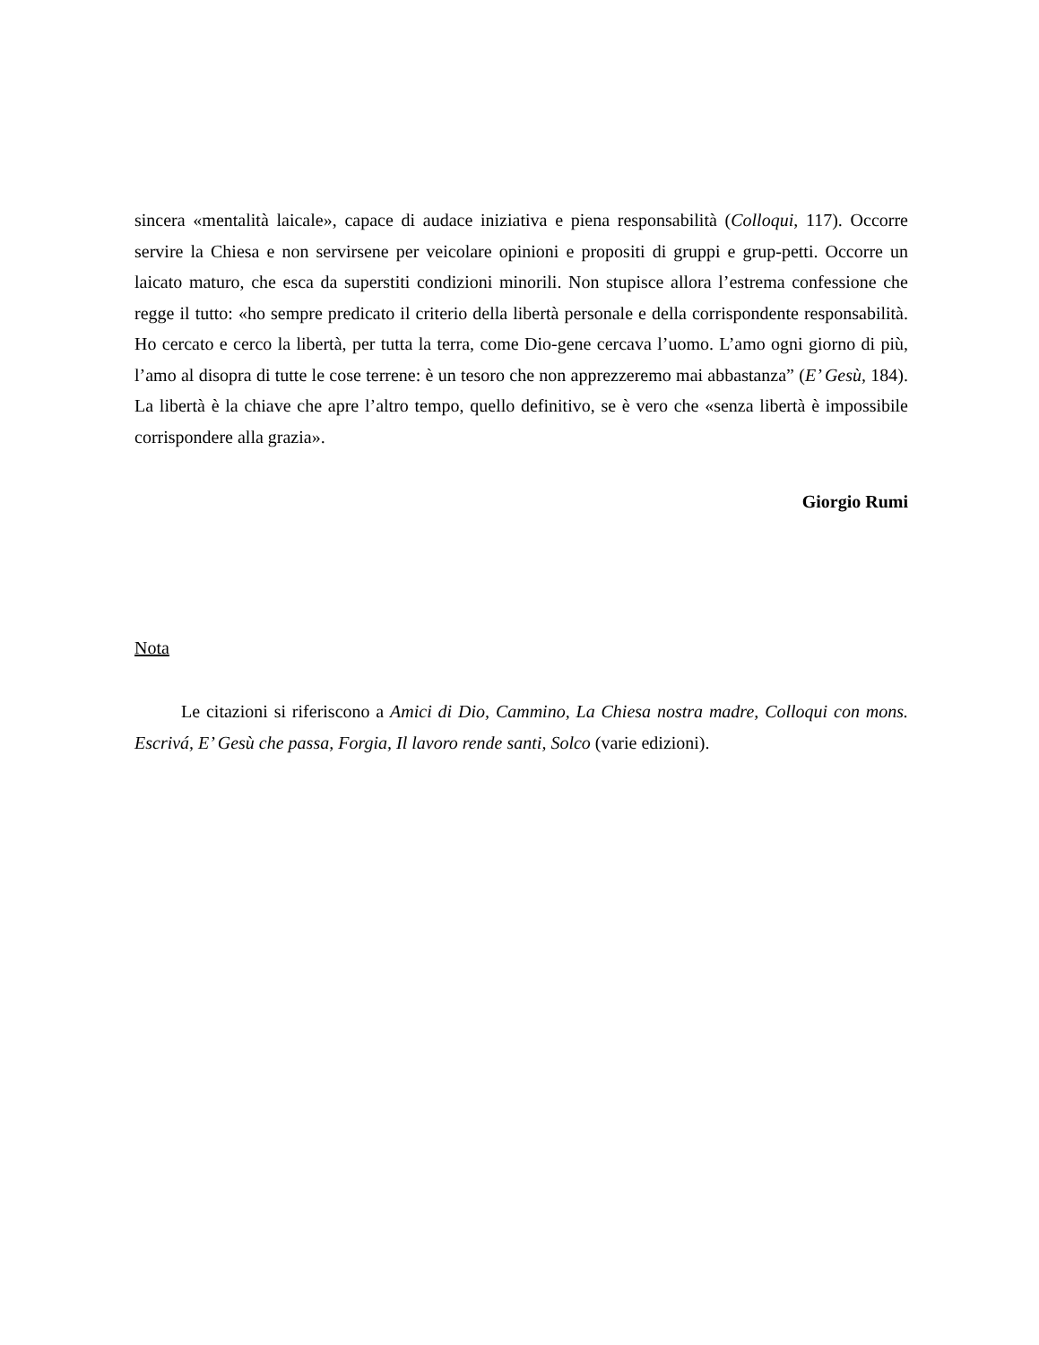sincera «mentalità laicale», capace di audace iniziativa e piena responsabilità (Colloqui, 117). Occorre servire la Chiesa e non servirsene per veicolare opinioni e propositi di gruppi e grup-petti. Occorre un laicato maturo, che esca da superstiti condizioni minorili. Non stupisce allora l’estrema confessione che regge il tutto: «ho sempre predicato il criterio della libertà personale e della corrispondente responsabilità. Ho cercato e cerco la libertà, per tutta la terra, come Dio-gene cercava l’uomo. L’amo ogni giorno di più, l’amo al disopra di tutte le cose terrene: è un tesoro che non apprezzeremo mai abbastanza” (E’ Gesù, 184). La libertà è la chiave che apre l’altro tempo, quello definitivo, se è vero che «senza libertà è impossibile corrispondere alla grazia».
Giorgio Rumi
Nota
Le citazioni si riferiscono a Amici di Dio, Cammino, La Chiesa nostra madre, Colloqui con mons. Escrivá, E’ Gesù che passa, Forgia, Il lavoro rende santi, Solco (varie edizioni).